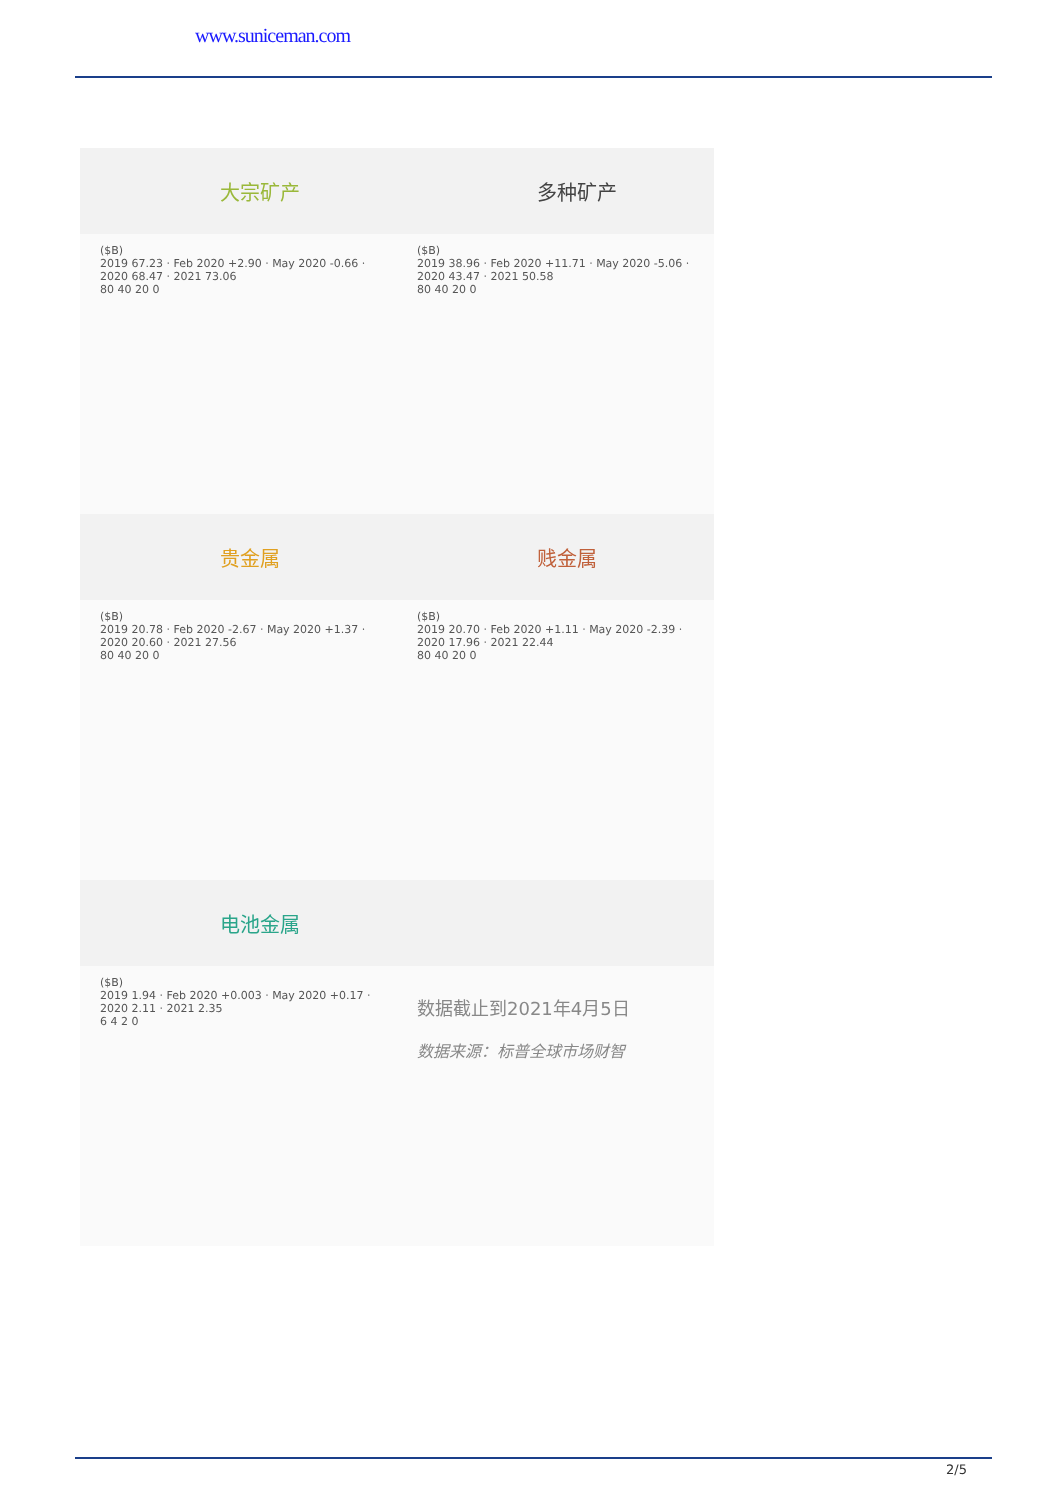www.suniceman.com
大宗矿产 多种矿产
($B)
2019 67.23 · Feb 2020 +2.90 · May 2020 -0.66 · 2020 68.47 · 2021 73.06
80 40 20 0
($B)
2019 38.96 · Feb 2020 +11.71 · May 2020 -5.06 · 2020 43.47 · 2021 50.58
80 40 20 0
贵金属 贱金属
($B)
2019 20.78 · Feb 2020 -2.67 · May 2020 +1.37 · 2020 20.60 · 2021 27.56
80 40 20 0
($B)
2019 20.70 · Feb 2020 +1.11 · May 2020 -2.39 · 2020 17.96 · 2021 22.44
80 40 20 0
电池金属
($B)
2019 1.94 · Feb 2020 +0.003 · May 2020 +0.17 · 2020 2.11 · 2021 2.35
6 4 2 0
数据截止到2021年4月5日
数据来源：标普全球市场财智
2/5